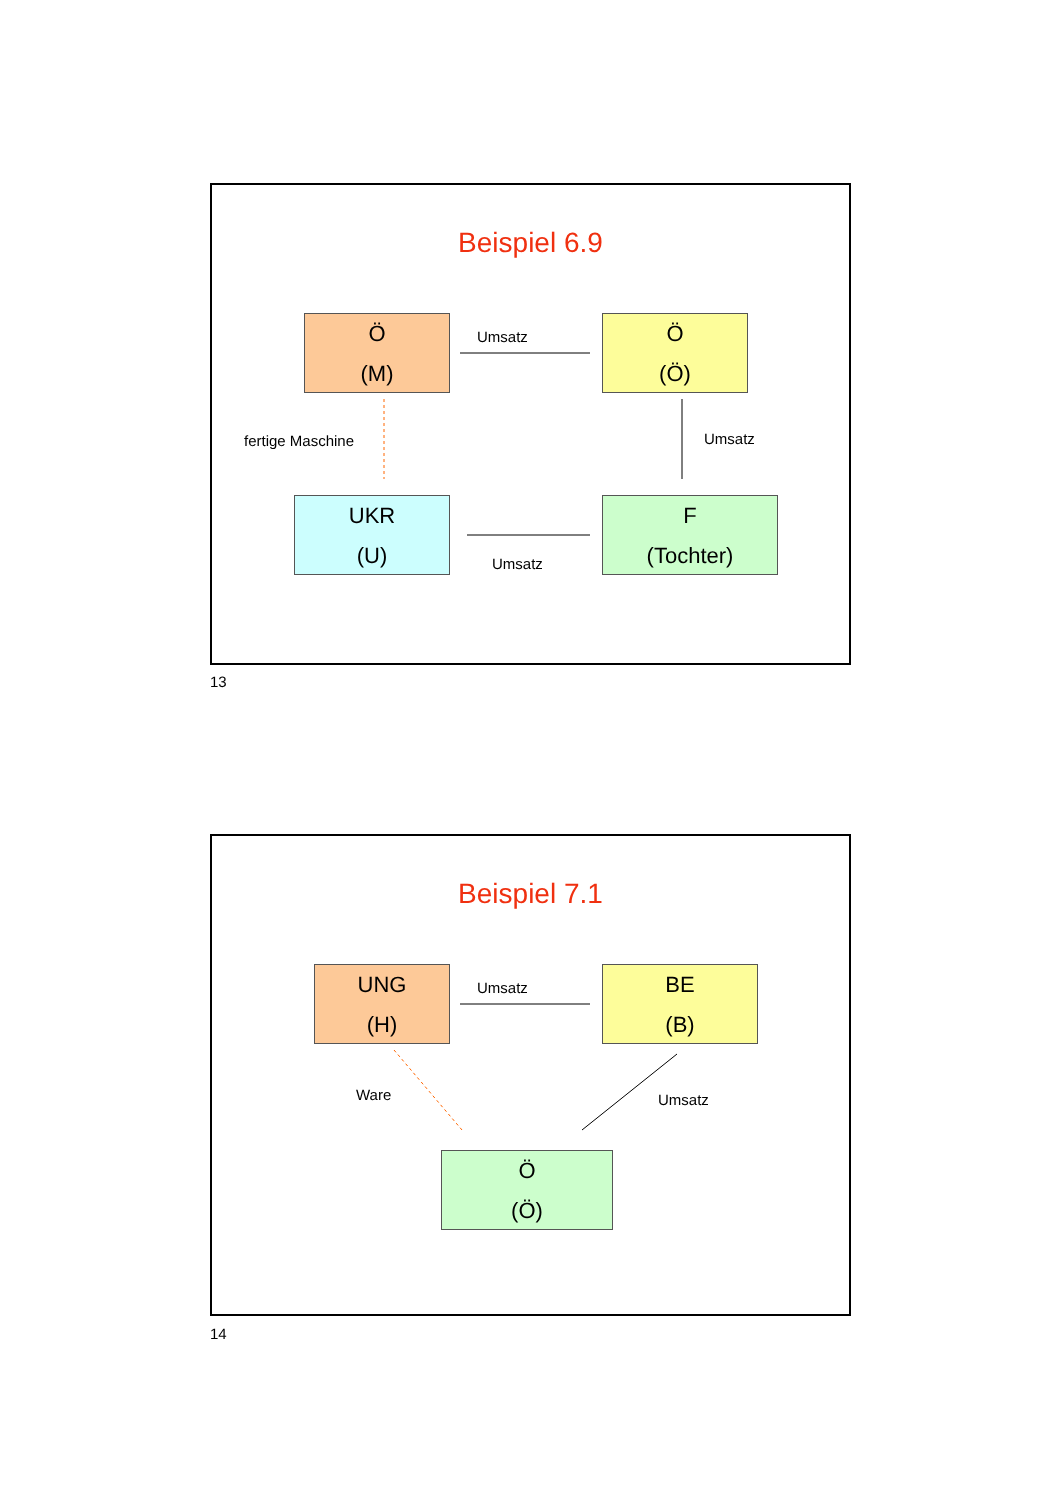Beispiel 6.9
Ö
(M)
Ö
(Ö)
UKR
(U)
F
(Tochter)
Umsatz
Umsatz
Umsatz
fertige Maschine
13
Beispiel 7.1
UNG
(H)
BE
(B)
Ö
(Ö)
Umsatz
Umsatz
Ware
14